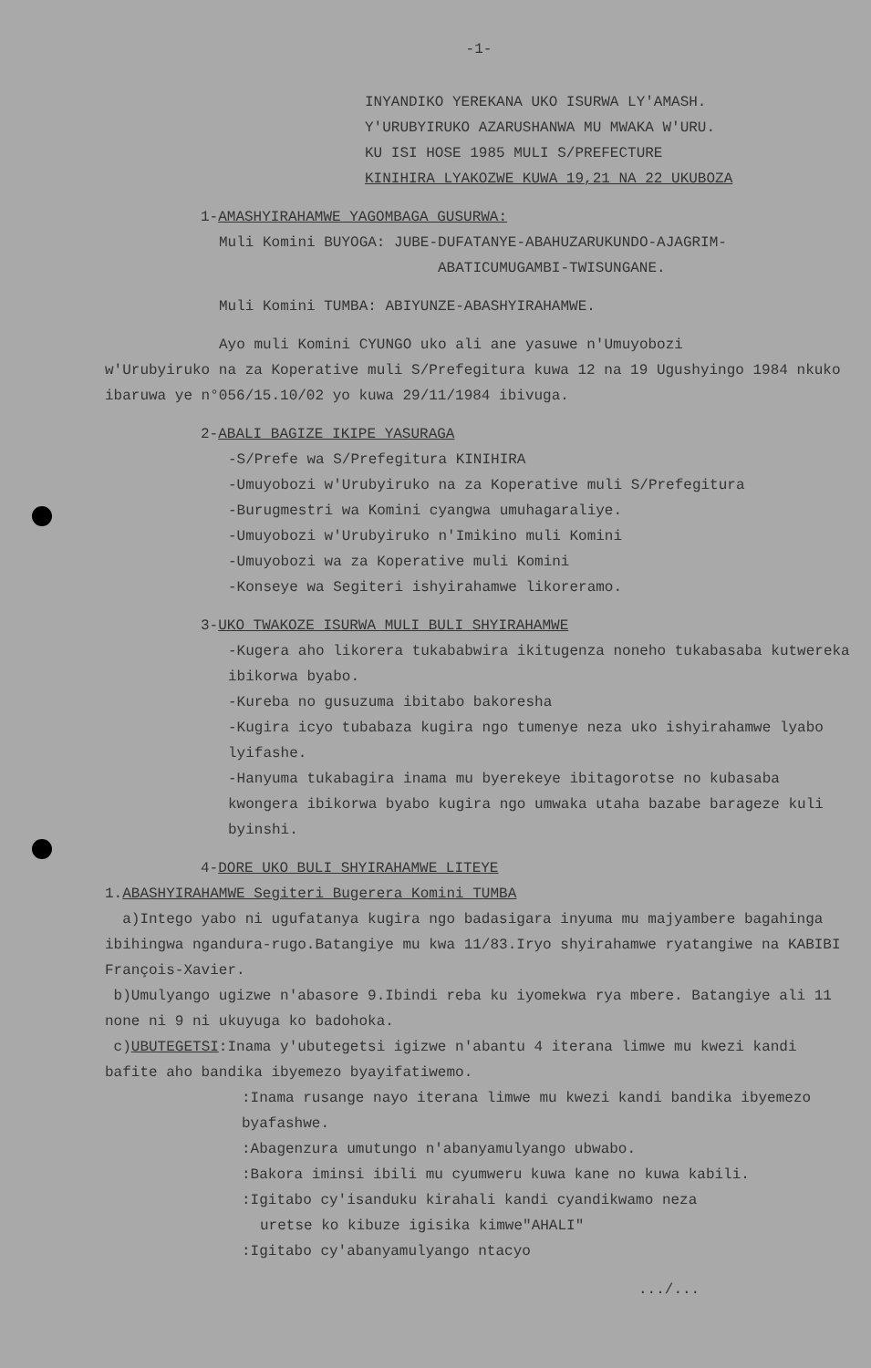-1-
INYANDIKO YEREKANA UKO ISURWA LY'AMASH.
Y'URUBYIRUKO AZARUSHANWA MU MWAKA W'URU.
KU ISI HOSE 1985 MULI S/PREFECTURE
KINIHIRA LYAKOZWE KUWA 19,21 NA 22 UKUBOZA
1-AMASHYIRAHAMWE YAGOMBAGA GUSURWA:
Muli Komini BUYOGA: JUBE-DUFATANYE-ABAHUZARUKUNDO-AJAGRIM-
ABATICUMUGAMBI-TWISUNGANE.
Muli Komini TUMBA: ABIYUNZE-ABASHYIRAHAMWE.
Ayo muli Komini CYUNGO uko ali ane yasuwe n'Umuyobozi
w'Urubyiruko na za Koperative muli S/Prefegitura kuwa 12 na 19 Ugushyingo 1984 nkuko ibaruwa ye n°056/15.10/02 yo kuwa 29/11/1984 ibivuga.
2-ABALI BAGIZE IKIPE YASURAGA
-S/Prefe wa S/Prefegitura KINIHIRA
-Umuyobozi w'Urubyiruko na za Koperative muli S/Prefegitura
-Burugmestri wa Komini cyangwa umuhagaraliye.
-Umuyobozi w'Urubyiruko n'Imikino muli Komini
-Umuyobozi wa za Koperative muli Komini
-Konseye wa Segiteri ishyirahamwe likoreramo.
3-UKO TWAKOZE ISURWA MULI BULI SHYIRAHAMWE
-Kugera aho likorera tukababwira ikitugenza noneho tukabasaba kutwereka ibikorwa byabo.
-Kureba no gusuzuma ibitabo bakoresha
-Kugira icyo tubabaza kugira ngo tumenye neza uko ishyirahamwe lyabo lyifashe.
-Hanyuma tukabagira inama mu byerekeye ibitagorotse no kubasaba kwongera ibikorwa byabo kugira ngo umwaka utaha bazabe barageze kuli byinshi.
4-DORE UKO BULI SHYIRAHAMWE LITEYE
1.ABASHYIRAHAMWE Segiteri Bugerera Komini TUMBA
a)Intego yabo ni ugufatanya kugira ngo badasigara inyuma mu majyambere bagahinga ibihingwa ngandura-rugo.Batangiye mu kwa 11/83.Iryo shyirahamwe ryatangiwe na KABIBI François-Xavier.
b)Umulyango ugizwe n'abasore 9.Ibindi reba ku iyomekwa rya mbere. Batangiye ali 11 none ni 9 ni ukuyuga ko badohoka.
c)UBUTEGETSI:Inama y'ubutegetsi igizwe n'abantu 4 iterana limwe mu kwezi kandi bafite aho bandika ibyemezo byayifatiwemo.
:Inama rusange nayo iterana limwe mu kwezi kandi bandika ibyemezo byafashwe.
:Abagenzura umutungo n'abanyamulyango ubwabo.
:Bakora iminsi ibili mu cyumweru kuwa kane no kuwa kabili.
:Igitabo cy'isanduku kirahali kandi cyandikwamo neza
uretse ko kibuze igisika kimwe"AHALI"
:Igitabo cy'abanyamulyango ntacyo
.../...